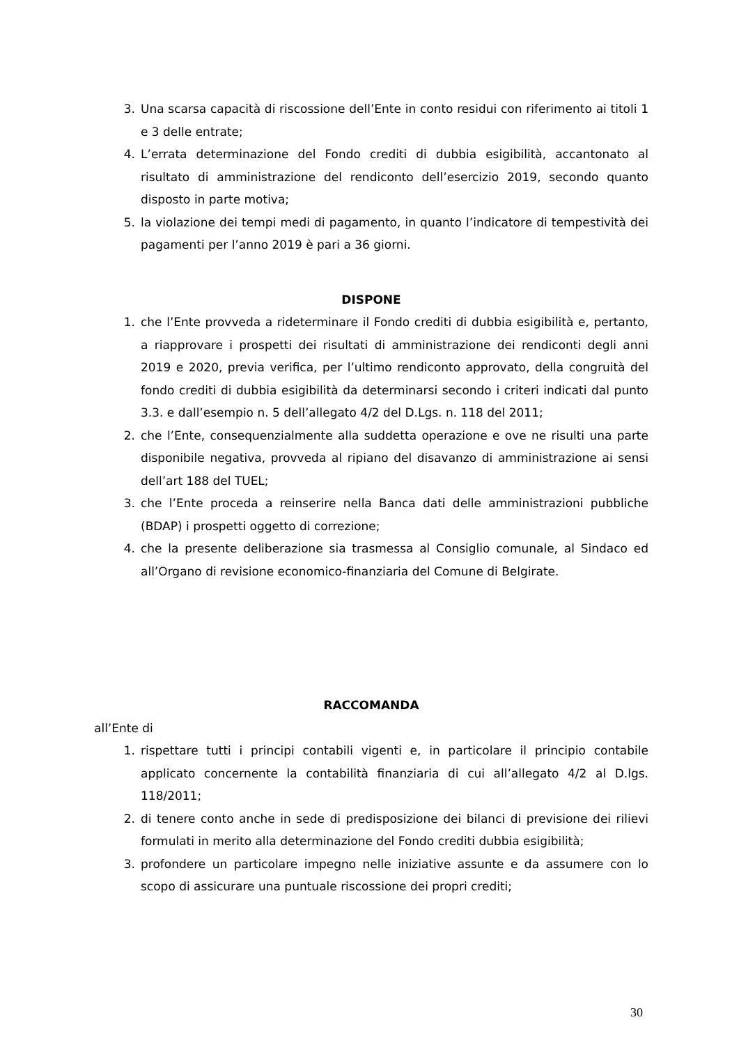3. Una scarsa capacità di riscossione dell’Ente in conto residui con riferimento ai titoli 1 e 3 delle entrate;
4. L’errata determinazione del Fondo crediti di dubbia esigibilità, accantonato al risultato di amministrazione del rendiconto dell’esercizio 2019, secondo quanto disposto in parte motiva;
5. la violazione dei tempi medi di pagamento, in quanto l’indicatore di tempestività dei pagamenti per l’anno 2019 è pari a 36 giorni.
DISPONE
1. che l’Ente provveda a rideterminare il Fondo crediti di dubbia esigibilità e, pertanto, a riapprovare i prospetti dei risultati di amministrazione dei rendiconti degli anni 2019 e 2020, previa verifica, per l’ultimo rendiconto approvato, della congruità del fondo crediti di dubbia esigibilità da determinarsi secondo i criteri indicati dal punto 3.3. e dall’esempio n. 5 dell’allegato 4/2 del D.Lgs. n. 118 del 2011;
2. che l’Ente, consequenzialmente alla suddetta operazione e ove ne risulti una parte disponibile negativa, provveda al ripiano del disavanzo di amministrazione ai sensi dell’art 188 del TUEL;
3. che l’Ente proceda a reinserire nella Banca dati delle amministrazioni pubbliche (BDAP) i prospetti oggetto di correzione;
4. che la presente deliberazione sia trasmessa al Consiglio comunale, al Sindaco ed all’Organo di revisione economico-finanziaria del Comune di Belgirate.
RACCOMANDA
all’Ente di
1. rispettare tutti i principi contabili vigenti e, in particolare il principio contabile applicato concernente la contabilità finanziaria di cui all’allegato 4/2 al D.lgs. 118/2011;
2. di tenere conto anche in sede di predisposizione dei bilanci di previsione dei rilievi formulati in merito alla determinazione del Fondo crediti dubbia esigibilità;
3. profondere un particolare impegno nelle iniziative assunte e da assumere con lo scopo di assicurare una puntuale riscossione dei propri crediti;
30